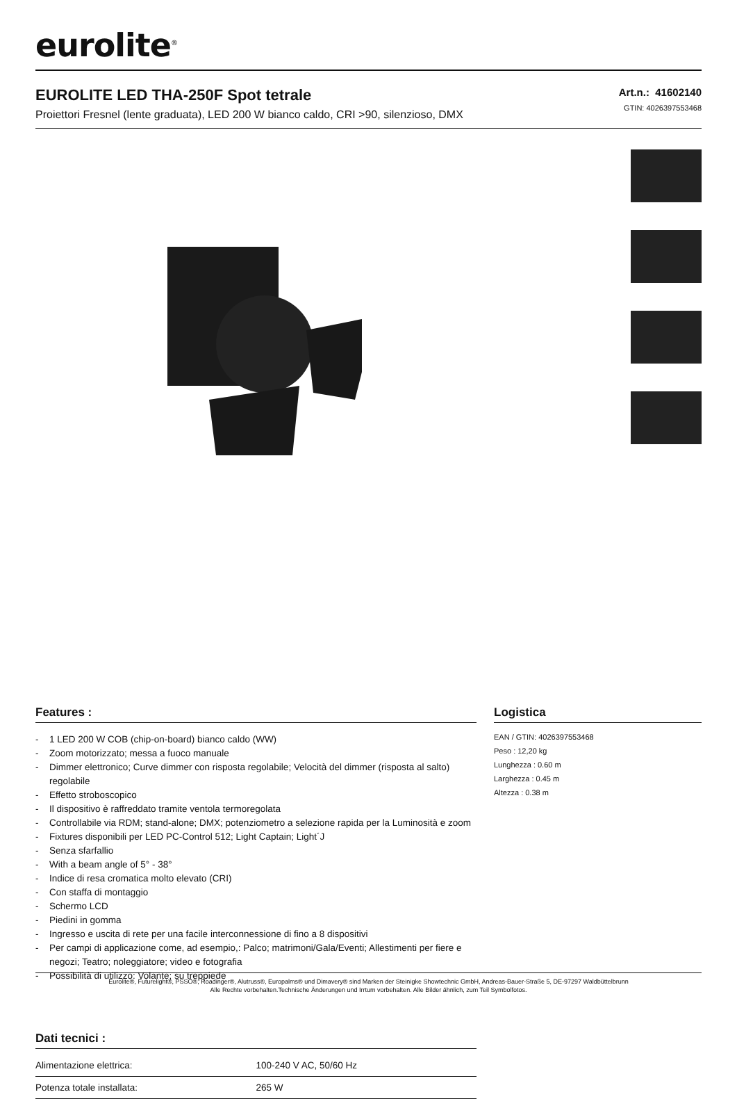eurolite<sup>®</sup>
EUROLITE LED THA-250F Spot tetrale
Proiettori Fresnel (lente graduata), LED 200 W bianco caldo, CRI >90, silenzioso, DMX
Art.n.: 41602140
GTIN: 4026397553468
Features :
- 1 LED 200 W COB (chip-on-board) bianco caldo (WW)
- Zoom motorizzato; messa a fuoco manuale
- Dimmer elettronico; Curve dimmer con risposta regolabile; Velocità del dimmer (risposta al salto) regolabile
- Effetto stroboscopico
- Il dispositivo è raffreddato tramite ventola termoregolata
- Controllabile via RDM; stand-alone; DMX; potenziometro a selezione rapida per la Luminosità e zoom
- Fixtures disponibili per LED PC-Control 512; Light Captain; Light´J
- Senza sfarfallio
- With a beam angle of 5° - 38°
- Indice di resa cromatica molto elevato (CRI)
- Con staffa di montaggio
- Schermo LCD
- Piedini in gomma
- Ingresso e uscita di rete per una facile interconnessione di fino a 8 dispositivi
- Per campi di applicazione come, ad esempio,: Palco; matrimoni/Gala/Eventi; Allestimenti per fiere e negozi; Teatro; noleggiatore; video e fotografia
- Possibilità di utilizzo: Volante; su treppiede
Dati tecnici :
| Alimentazione elettrica: | 100-240 V AC, 50/60 Hz |
| Potenza totale installata: | 265 W |
Logistica
EAN / GTIN: 4026397553468
Peso : 12,20 kg
Lunghezza : 0.60 m
Larghezza : 0.45 m
Altezza : 0.38 m
Eurolite®, Futurelight®, PSSO®, Roadinger®, Alutruss®, Europalms® und Dimavery® sind Marken der Steinigke Showtechnic GmbH, Andreas-Bauer-Straße 5, DE-97297 Waldbüttelbrunn
Alle Rechte vorbehalten.Technische Änderungen und Irrtum vorbehalten. Alle Bilder ähnlich, zum Teil Symbolfotos.